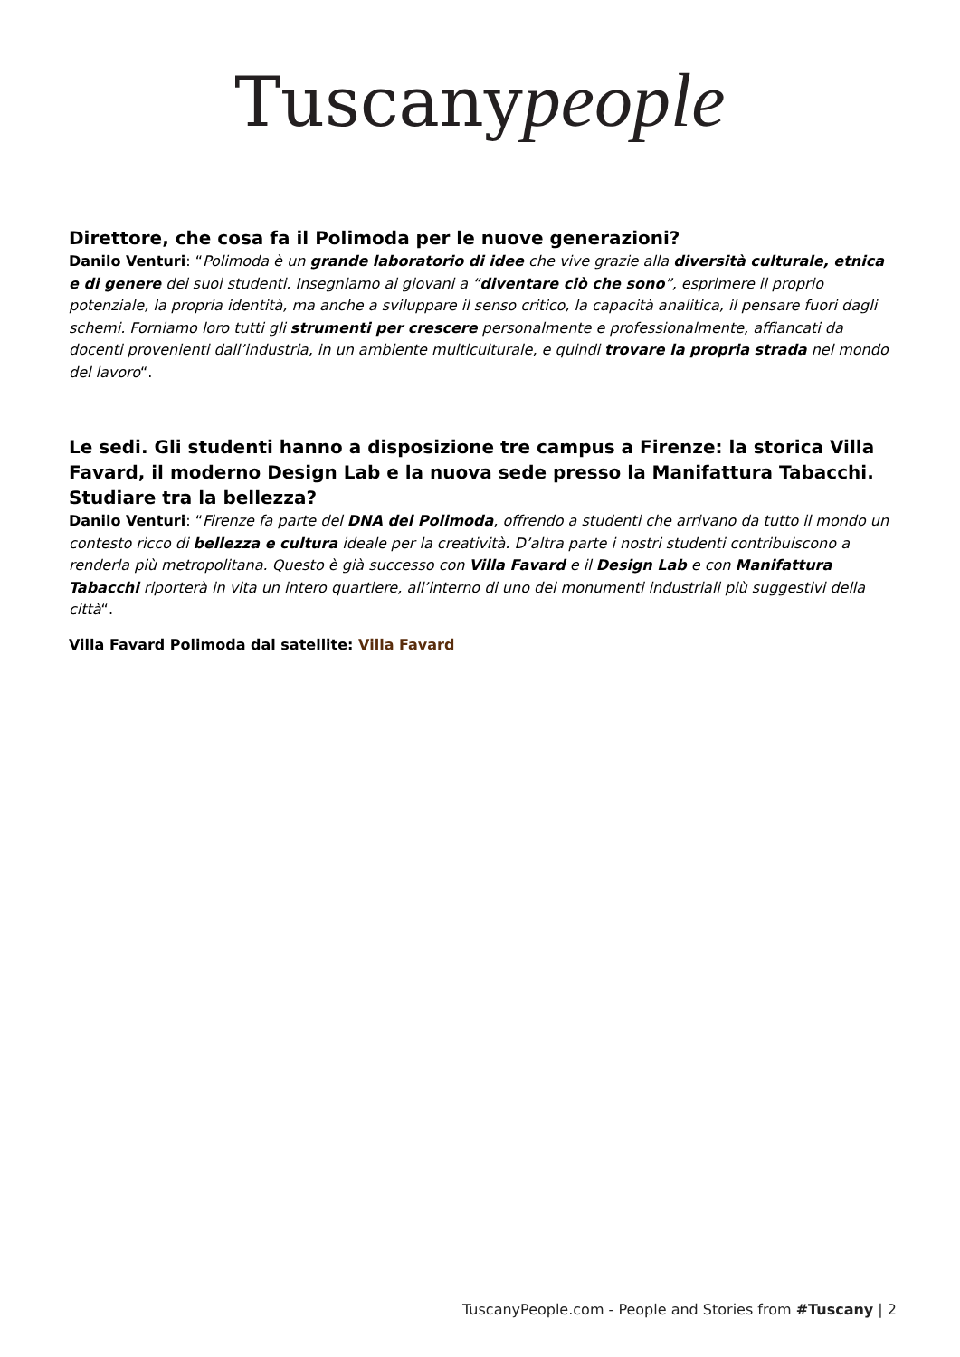Tuscanypeople
Direttore, che cosa fa il Polimoda per le nuove generazioni?
Danilo Venturi: “Polimoda è un grande laboratorio di idee che vive grazie alla diversità culturale, etnica e di genere dei suoi studenti. Insegniamo ai giovani a “diventare ciò che sono”, esprimere il proprio potenziale, la propria identità, ma anche a sviluppare il senso critico, la capacità analitica, il pensare fuori dagli schemi. Forniamo loro tutti gli strumenti per crescere personalmente e professionalmente, affiancati da docenti provenienti dall’industria, in un ambiente multiculturale, e quindi trovare la propria strada nel mondo del lavoro“.
Le sedi. Gli studenti hanno a disposizione tre campus a Firenze: la storica Villa Favard, il moderno Design Lab e la nuova sede presso la Manifattura Tabacchi. Studiare tra la bellezza?
Danilo Venturi: “Firenze fa parte del DNA del Polimoda, offrendo a studenti che arrivano da tutto il mondo un contesto ricco di bellezza e cultura ideale per la creatività. D’altra parte i nostri studenti contribuiscono a renderla più metropolitana. Questo è già successo con Villa Favard e il Design Lab e con Manifattura Tabacchi riporterà in vita un intero quartiere, all’interno di uno dei monumenti industriali più suggestivi della città“.
Villa Favard Polimoda dal satellite: Villa Favard
TuscanyPeople.com - People and Stories from #Tuscany | 2